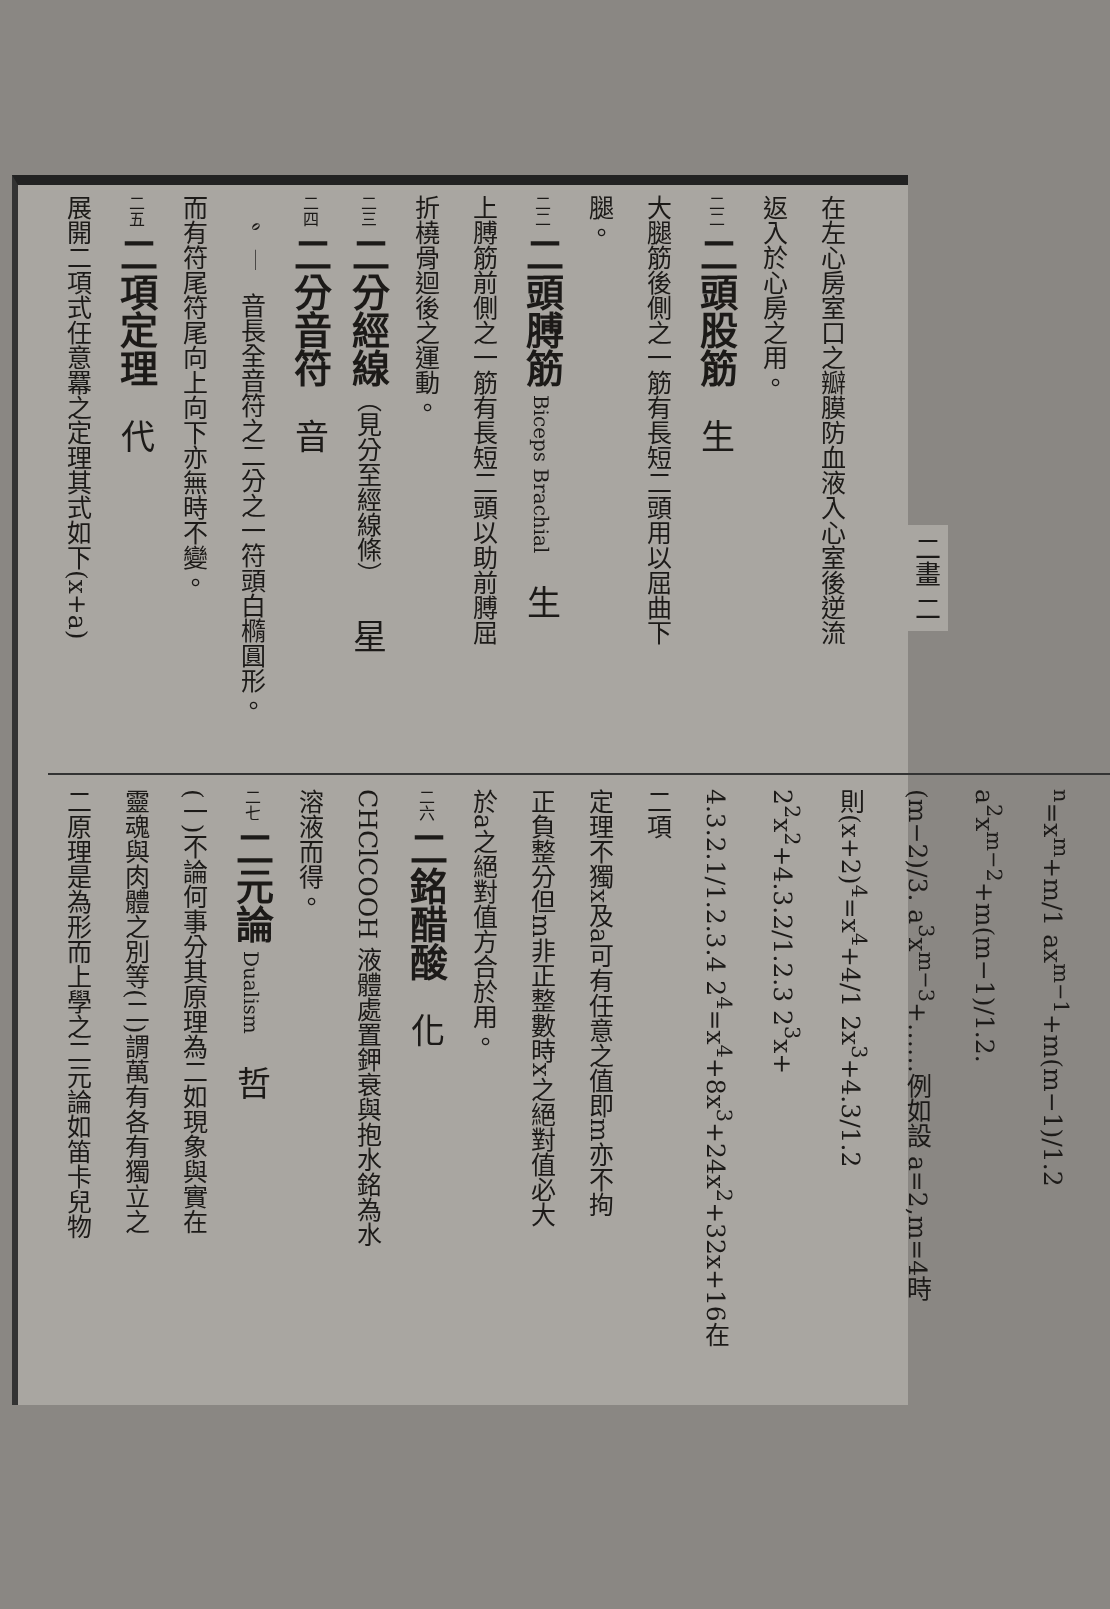二畫 二
在左心房室口之瓣膜防血液入心室後逆流
返入於心房之用。
二二 二頭股筋 生
大腿筋後側之一筋有長短二頭用以屈曲下
腿。
二二 二頭膊筋 Biceps Brachial 生
上膊筋前側之一筋有長短二頭以助前膊屈
折橈骨迴後之運動。
二三 二分經線（見分至經線條） 星
二四 二分音符 音
𝅗𝅥 音長全音符之二分之一符頭白橢圓形。
而有符尾符尾向上向下亦無時不變。
二五 二項定理 代
展開二項式任意羃之定理其式如下(x+a)
<sup>n</sup>=x<sup>m</sup>+m/1 ax<sup>m−1</sup>+m(m−1)/1.2 a<sup>2</sup>x<sup>m−2</sup>+m(m−1)/1.2.
(m−2)/3. a<sup>3</sup>x<sup>m−3</sup>+……例如設 a=2,m=4時
則(x+2)<sup>4</sup>=x<sup>4</sup>+4/1 2x<sup>3</sup>+4.3/1.2 2<sup>2</sup>x<sup>2</sup>+4.3.2/1.2.3 2<sup>3</sup>x+
4.3.2.1/1.2.3.4 2<sup>4</sup>=x<sup>4</sup>+8x<sup>3</sup>+24x<sup>2</sup>+32x+16在二項
定理不獨x及a可有任意之值即m亦不拘
正負整分但m非正整數時x之絕對值必大
於a之絕對值方合於用。
二六 二銘醋酸 化
CHClCOOH 液體處置鉀衰與抱水銘為水
溶液而得。
二七 二元論 Dualism 哲
(一)不論何事分其原理為二如現象與實在
靈魂與肉體之別等(二)謂萬有各有獨立之
二原理是為形而上學之二元論如笛卡兒物